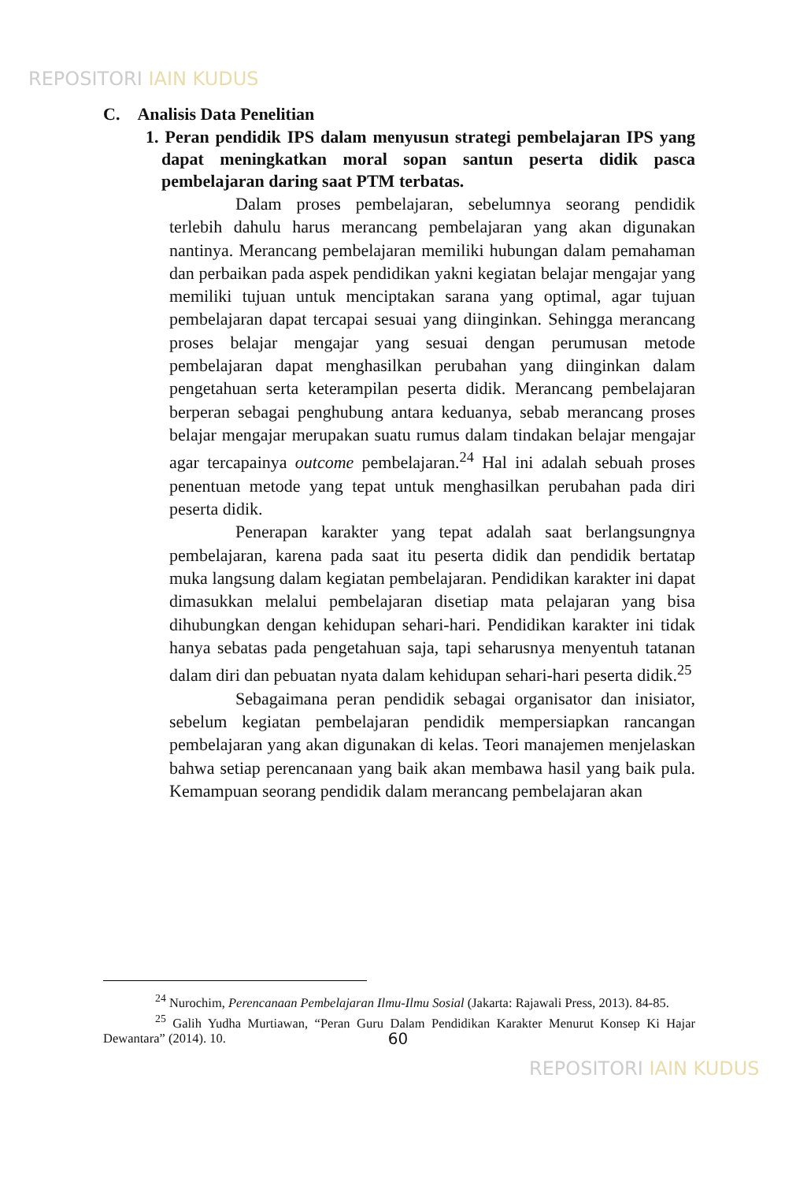REPOSITORI IAIN KUDUS
C. Analisis Data Penelitian
1. Peran pendidik IPS dalam menyusun strategi pembelajaran IPS yang dapat meningkatkan moral sopan santun peserta didik pasca pembelajaran daring saat PTM terbatas.
Dalam proses pembelajaran, sebelumnya seorang pendidik terlebih dahulu harus merancang pembelajaran yang akan digunakan nantinya. Merancang pembelajaran memiliki hubungan dalam pemahaman dan perbaikan pada aspek pendidikan yakni kegiatan belajar mengajar yang memiliki tujuan untuk menciptakan sarana yang optimal, agar tujuan pembelajaran dapat tercapai sesuai yang diinginkan. Sehingga merancang proses belajar mengajar yang sesuai dengan perumusan metode pembelajaran dapat menghasilkan perubahan yang diinginkan dalam pengetahuan serta keterampilan peserta didik. Merancang pembelajaran berperan sebagai penghubung antara keduanya, sebab merancang proses belajar mengajar merupakan suatu rumus dalam tindakan belajar mengajar agar tercapainya outcome pembelajaran.<sup>24</sup> Hal ini adalah sebuah proses penentuan metode yang tepat untuk menghasilkan perubahan pada diri peserta didik.
Penerapan karakter yang tepat adalah saat berlangsungnya pembelajaran, karena pada saat itu peserta didik dan pendidik bertatap muka langsung dalam kegiatan pembelajaran. Pendidikan karakter ini dapat dimasukkan melalui pembelajaran disetiap mata pelajaran yang bisa dihubungkan dengan kehidupan sehari-hari. Pendidikan karakter ini tidak hanya sebatas pada pengetahuan saja, tapi seharusnya menyentuh tatanan dalam diri dan pebuatan nyata dalam kehidupan sehari-hari peserta didik.<sup>25</sup>
Sebagaimana peran pendidik sebagai organisator dan inisiator, sebelum kegiatan pembelajaran pendidik mempersiapkan rancangan pembelajaran yang akan digunakan di kelas. Teori manajemen menjelaskan bahwa setiap perencanaan yang baik akan membawa hasil yang baik pula. Kemampuan seorang pendidik dalam merancang pembelajaran akan
<sup>24</sup> Nurochim, Perencanaan Pembelajaran Ilmu-Ilmu Sosial (Jakarta: Rajawali Press, 2013). 84-85.
<sup>25</sup> Galih Yudha Murtiawan, “Peran Guru Dalam Pendidikan Karakter Menurut Konsep Ki Hajar Dewantara” (2014). 10.
60
REPOSITORI IAIN KUDUS